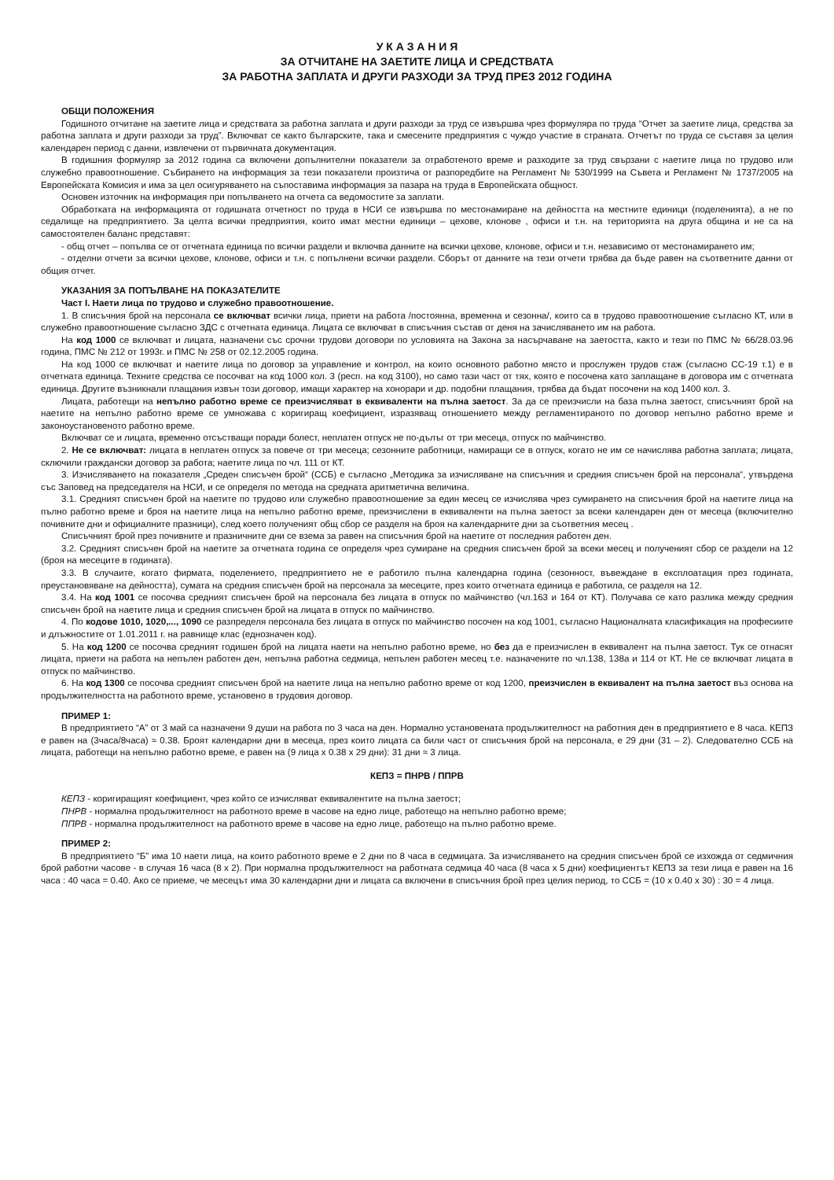У К А З А Н И Я
ЗА ОТЧИТАНЕ НА ЗАЕТИТЕ ЛИЦА И СРЕДСТВАТА
ЗА РАБОТНА ЗАПЛАТА И ДРУГИ РАЗХОДИ ЗА ТРУД ПРЕЗ 2012 ГОДИНА
ОБЩИ ПОЛОЖЕНИЯ
Годишното отчитане на заетите лица и средствата за работна заплата и други разходи за труд се извършва чрез формуляра по труда “Отчет за заетите лица, средства за работна заплата и други разходи за труд”. Включват се както българските, така и смесените предприятия с чуждо участие в страната. Отчетът по труда се съставя за целия календарен период с данни, извлечени от първичната документация.
В годишния формуляр за 2012 година са включени допълнителни показатели за отработеното време и разходите за труд свързани с наетите лица по трудово или служебно правоотношение. Събирането на информация за тези показатели произтича от разпоредбите на Регламент № 530/1999 на Съвета и Регламент № 1737/2005 на Европейската Комисия и има за цел осигуряването на съпоставима информация за пазара на труда в Европейската общност.
Основен източник на информация при попълването на отчета са ведомостите за заплати.
Обработката на информацията от годишната отчетност по труда в НСИ се извършва по местонамиране на дейността на местните единици (поделенията), а не по седалище на предприятието. За целта всички предприятия, които имат местни единици – цехове, клонове , офиси и т.н. на територията на друга община и не са на самостоятелен баланс представят:
- общ отчет – попълва се от отчетната единица по всички раздели и включва данните на всички цехове, клонове, офиси и т.н. независимо от местонамирането им;
- отделни отчети за всички цехове, клонове, офиси и т.н. с попълнени всички раздели. Сборът от данните на тези отчети трябва да бъде равен на съответните данни от общия отчет.
УКАЗАНИЯ ЗА ПОПЪЛВАНЕ НА ПОКАЗАТЕЛИТЕ
Част I. Наети лица по трудово и служебно правоотношение.
1. В списъчния брой на персонала се включват всички лица, приети на работа /постоянна, временна и сезонна/, които са в трудово правоотношение съгласно КТ, или в служебно правоотношение съгласно ЗДС с отчетната единица. Лицата се включват в списъчния състав от деня на зачисляването им на работа.
На код 1000 се включват и лицата, назначени със срочни трудови договори по условията на Закона за насърчаване на заетостта, както и тези по ПМС № 66/28.03.96 година, ПМС № 212 от 1993г. и ПМС № 258 от 02.12.2005 година.
На код 1000 се включват и наетите лица по договор за управление и контрол, на които основното работно място и прослужен трудов стаж (съгласно СС-19 т.1) е в отчетната единица. Техните средства се посочват на код 1000 кол. 3 (респ. на код 3100), но само тази част от тях, която е посочена като заплащане в договора им с отчетната единица. Другите възникнали плащания извън този договор, имащи характер на хонорари и др. подобни плащания, трябва да бъдат посочени на код 1400 кол. 3.
Лицата, работещи на непълно работно време се преизчисляват в еквиваленти на пълна заетост. За да се преизчисли на база пълна заетост, списъчният брой на наетите на непълно работно време се умножава с коригиращ коефициент, изразяващ отношението между регламентираното по договор непълно работно време и законоустановеното работно време.
Включват се и лицата, временно отсъстващи поради болест, неплатен отпуск не по-дълъг от три месеца, отпуск по майчинство.
2. Не се включват: лицата в неплатен отпуск за повече от три месеца; сезонните работници, намиращи се в отпуск, когато не им се начислява работна заплата; лицата, сключили граждански договор за работа; наетите лица по чл. 111 от КТ.
3. Изчисляването на показателя „Среден списъчен брой“ (ССБ) е съгласно „Методика за изчисляване на списъчния и средния списъчен брой на персонала“, утвърдена със Заповед на председателя на НСИ, и се определя по метода на средната аритметична величина.
3.1. Средният списъчен брой на наетите по трудово или служебно правоотношение за един месец се изчислява чрез сумирането на списъчния брой на наетите лица на пълно работно време и броя на наетите лица на непълно работно време, преизчислени в еквиваленти на пълна заетост за всеки календарен ден от месеца (включително почивните дни и официалните празници), след което полученият общ сбор се разделя на броя на календарните дни за съответния месец .
Списъчният брой през почивните и празничните дни се взема за равен на списъчния брой на наетите от последния работен ден.
3.2. Средният списъчен брой на наетите за отчетната година се определя чрез сумиране на средния списъчен брой за всеки месец и полученият сбор се раздели на 12 (броя на месеците в годината).
3.3. В случаите, когато фирмата, поделението, предприятието не е работило пълна календарна година (сезонност, въвеждане в експлоатация през годината, преустановяване на дейността), сумата на средния списъчен брой на персонала за месеците, през които отчетната единица е работила, се разделя на 12.
3.4. На код 1001 се посочва средният списъчен брой на персонала без лицата в отпуск по майчинство (чл.163 и 164 от КТ). Получава се като разлика между средния списъчен брой на наетите лица и средния списъчен брой на лицата в отпуск по майчинство.
4. По кодове 1010, 1020,..., 1090 се разпределя персонала без лицата в отпуск по майчинство посочен на код 1001, съгласно Националната класификация на професиите и длъжностите от 1.01.2011 г. на равнище клас (еднозначен код).
5. На код 1200 се посочва средният годишен брой на лицата наети на непълно работно време, но без да е преизчислен в еквивалент на пълна заетост. Тук се отнасят лицата, приети на работа на непълен работен ден, непълна работна седмица, непълен работен месец т.е. назначените по чл.138, 138а и 114 от КТ. Не се включват лицата в отпуск по майчинство.
6. На код 1300 се посочва средният списъчен брой на наетите лица на непълно работно време от код 1200, преизчислен в еквивалент на пълна заетост въз основа на продължителността на работното време, установено в трудовия договор.
ПРИМЕР 1:
В предприятието “А” от 3 май са назначени 9 души на работа по 3 часа на ден. Нормално установената продължителност на работния ден в предприятието е 8 часа. КЕПЗ е равен на (3часа/8часа) ≈ 0.38. Броят календарни дни в месеца, през които лицата са били част от списъчния брой на персонала, е 29 дни (31 – 2). Следователно ССБ на лицата, работещи на непълно работно време, е равен на (9 лица х 0.38 х 29 дни): 31 дни ≈ 3 лица.
КЕПЗ = ПНРВ / ППРВ
КЕПЗ - коригиращият коефициент, чрез който се изчисляват еквивалентите на пълна заетост;
ПНРВ - нормална продължителност на работното време в часове на едно лице, работещо на непълно работно време;
ППРВ - нормална продължителност на работното време в часове на едно лице, работещо на пълно работно време.
ПРИМЕР 2:
В предприятието “Б” има 10 наети лица, на които работното време е 2 дни по 8 часа в седмицата. За изчисляването на средния списъчен брой се изхожда от седмичния брой работни часове - в случая 16 часа (8 х 2). При нормална продължителност на работната седмица 40 часа (8 часа х 5 дни) коефициентът КЕПЗ за тези лица е равен на 16 часа : 40 часа = 0.40. Ако се приеме, че месецът има 30 календарни дни и лицата са включени в списъчния брой през целия период, то ССБ = (10 х 0.40 х 30) : 30 = 4 лица.